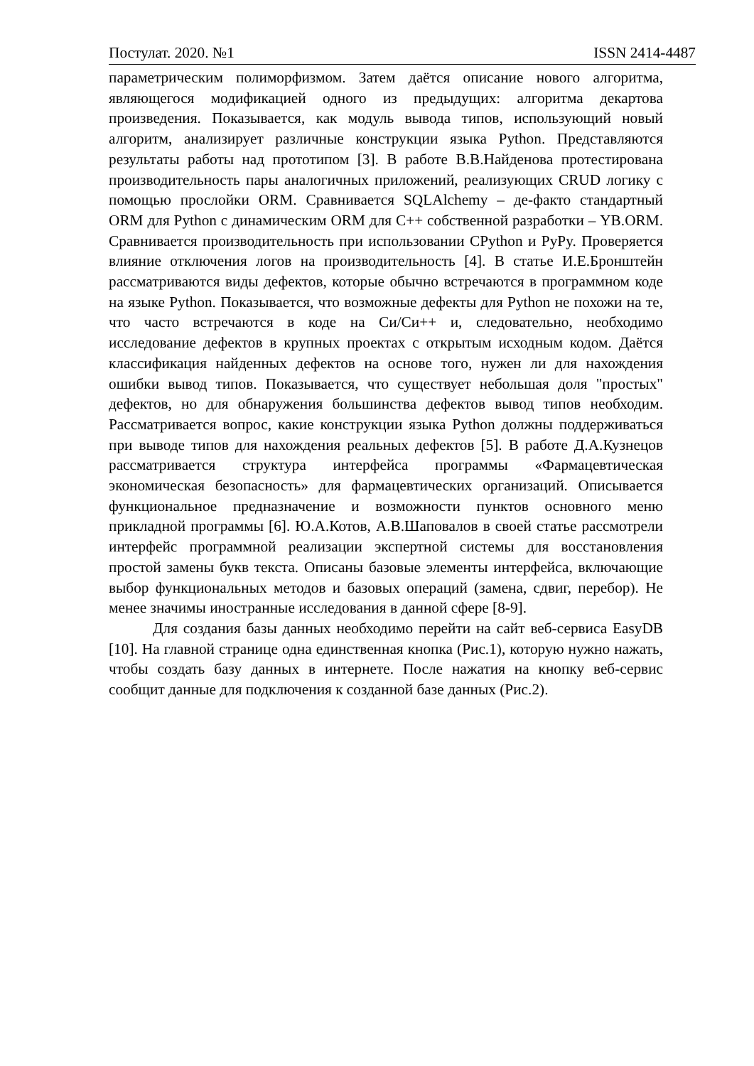Постулат. 2020. №1 ISSN 2414-4487
параметрическим полиморфизмом. Затем даётся описание нового алгоритма, являющегося модификацией одного из предыдущих: алгоритма декартова произведения. Показывается, как модуль вывода типов, использующий новый алгоритм, анализирует различные конструкции языка Python. Представляются результаты работы над прототипом [3]. В работе В.В.Найденова протестирована производительность пары аналогичных приложений, реализующих CRUD логику с помощью прослойки ORM. Сравнивается SQLAlchemy – де-факто стандартный ORM для Python с динамическим ORM для C++ собственной разработки – YB.ORM. Сравнивается производительность при использовании CPython и PyPy. Проверяется влияние отключения логов на производительность [4]. В статье И.Е.Бронштейн рассматриваются виды дефектов, которые обычно встречаются в программном коде на языке Python. Показывается, что возможные дефекты для Python не похожи на те, что часто встречаются в коде на Си/Си++ и, следовательно, необходимо исследование дефектов в крупных проектах с открытым исходным кодом. Даётся классификация найденных дефектов на основе того, нужен ли для нахождения ошибки вывод типов. Показывается, что существует небольшая доля "простых" дефектов, но для обнаружения большинства дефектов вывод типов необходим. Рассматривается вопрос, какие конструкции языка Python должны поддерживаться при выводе типов для нахождения реальных дефектов [5]. В работе Д.А.Кузнецов рассматривается структура интерфейса программы «Фармацевтическая экономическая безопасность» для фармацевтических организаций. Описывается функциональное предназначение и возможности пунктов основного меню прикладной программы [6]. Ю.А.Котов, А.В.Шаповалов в своей статье рассмотрели интерфейс программной реализации экспертной системы для восстановления простой замены букв текста. Описаны базовые элементы интерфейса, включающие выбор функциональных методов и базовых операций (замена, сдвиг, перебор). Не менее значимы иностранные исследования в данной сфере [8-9].
Для создания базы данных необходимо перейти на сайт веб-сервиса EasyDB [10]. На главной странице одна единственная кнопка (Рис.1), которую нужно нажать, чтобы создать базу данных в интернете. После нажатия на кнопку веб-сервис сообщит данные для подключения к созданной базе данных (Рис.2).